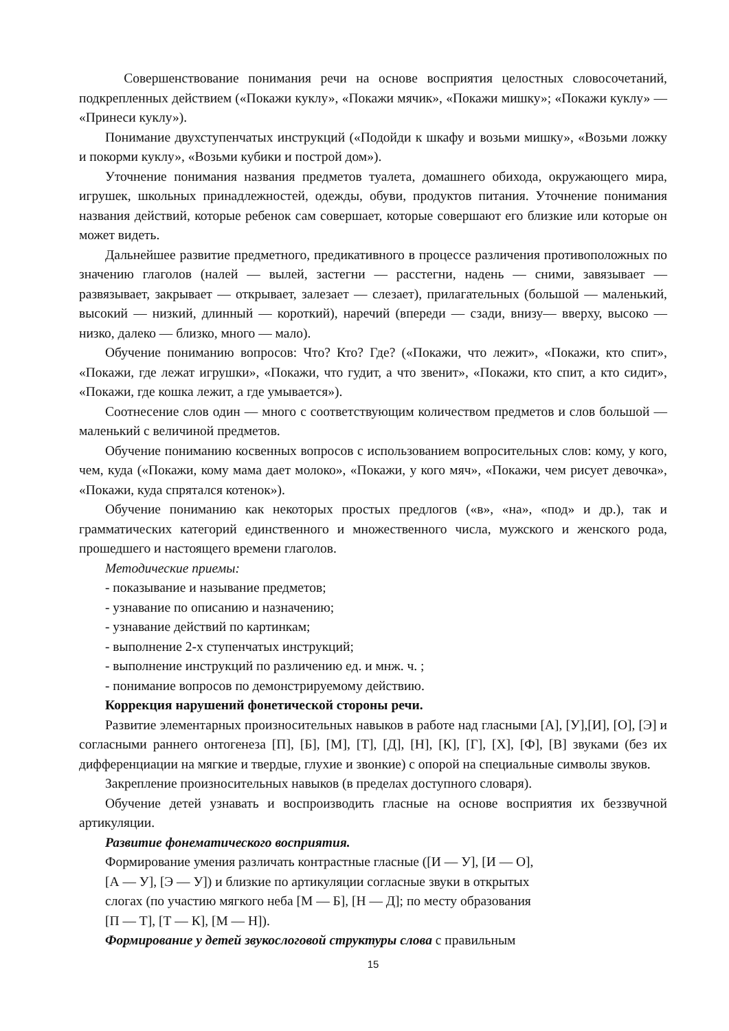Совершенствование понимания речи на основе восприятия целостных словосочетаний, подкрепленных действием («Покажи куклу», «Покажи мячик», «Покажи мишку»; «Покажи куклу» — «Принеси куклу»).
Понимание двухступенчатых инструкций («Подойди к шкафу и возьми мишку», «Возьми ложку и покорми куклу», «Возьми кубики и построй дом»).
Уточнение понимания названия предметов туалета, домашнего обихода, окружающего мира, игрушек, школьных принадлежностей, одежды, обуви, продуктов питания. Уточнение понимания названия действий, которые ребенок сам совершает, которые совершают его близкие или которые он может видеть.
Дальнейшее развитие предметного, предикативного в процессе различения противоположных по значению глаголов (налей — вылей, застегни — расстегни, надень — сними, завязывает — развязывает, закрывает — открывает, залезает — слезает), прилагательных (большой — маленький, высокий — низкий, длинный — короткий), наречий (впереди — сзади, внизу— вверху, высоко — низко, далеко — близко, много — мало).
Обучение пониманию вопросов: Что? Кто? Где? («Покажи, что лежит», «Покажи, кто спит», «Покажи, где лежат игрушки», «Покажи, что гудит, а что звенит», «Покажи, кто спит, а кто сидит», «Покажи, где кошка лежит, а где умывается»).
Соотнесение слов один — много с соответствующим количеством предметов и слов большой — маленький с величиной предметов.
Обучение пониманию косвенных вопросов с использованием вопросительных слов: кому, у кого, чем, куда («Покажи, кому мама дает молоко», «Покажи, у кого мяч», «Покажи, чем рисует девочка», «Покажи, куда спрятался котенок»).
Обучение пониманию как некоторых простых предлогов («в», «на», «под» и др.), так и грамматических категорий единственного и множественного числа, мужского и женского рода, прошедшего и настоящего времени глаголов.
Методические приемы:
- показывание и называние предметов;
- узнавание по описанию и назначению;
- узнавание действий по картинкам;
- выполнение 2-х ступенчатых инструкций;
- выполнение инструкций по различению ед. и мнж. ч. ;
- понимание вопросов по демонстрируемому действию.
Коррекция нарушений фонетической стороны речи.
Развитие элементарных произносительных навыков в работе над гласными [А], [У],[И], [О], [Э] и согласными раннего онтогенеза [П], [Б], [М], [Т], [Д], [Н], [К], [Г], [Х], [Ф], [В] звуками (без их дифференциации на мягкие и твердые, глухие и звонкие) с опорой на специальные символы звуков.
Закрепление произносительных навыков (в пределах доступного словаря).
Обучение детей узнавать и воспроизводить гласные на основе восприятия их беззвучной артикуляции.
Развитие фонематического восприятия.
Формирование умения различать контрастные гласные ([И — У], [И — О],
[А — У], [Э — У]) и близкие по артикуляции согласные звуки в открытых
слогах (по участию мягкого неба [М — Б], [Н — Д]; по месту образования
[П — Т], [Т — К], [М — Н]).
Формирование у детей звукослоговой структуры слова с правильным
15